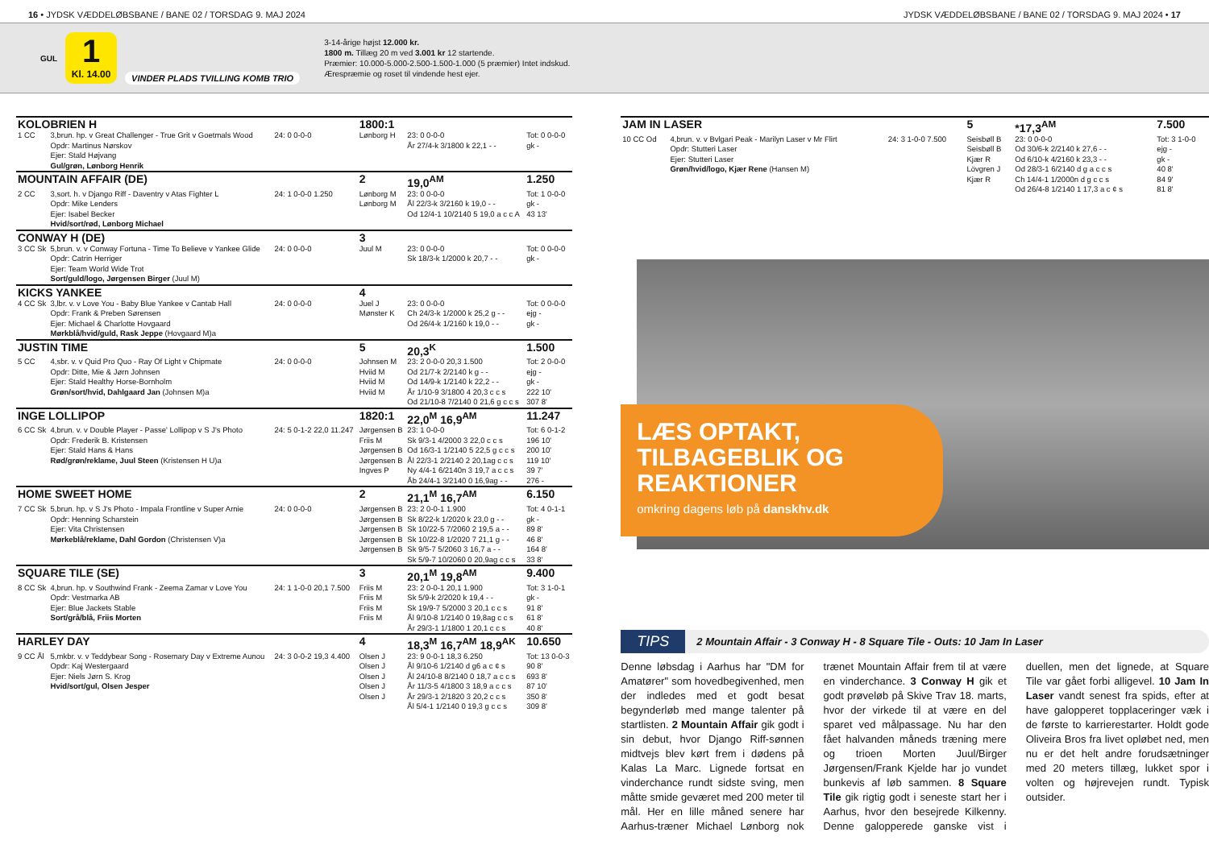16 • JYDSK VÆDDELØBSBANE / BANE 02 / TORSDAG 9. MAJ 2024 JYDSK VÆDDELØBSBANE / BANE 02 / TORSDAG 9. MAJ 2024 • 17
GUL
1
Kl. 14.00
VINDER PLADS TVILLING KOMB TRIO
3-14-årige højst 12.000 kr.
1800 m. Tillæg 20 m ved 3.001 kr 12 startende.
Præmier: 10.000-5.000-2.500-1.500-1.000 (5 præmier) Intet indskud.
Ærespræmie og roset til vindende hest ejer.
| KOLOBRIEN H | | | 1800:1 | | |
| 1 CC | 3,brun. hp. v Great Challenger - True Grit v Goetmals Wood Opdr: Martinus Nørskov Ejer: Stald Højvang Gul/grøn, Lønborg Henrik | 24: 0 0-0-0 | Lønborg H | 23: 0 0-0-0 År 27/4-k 3/1800 k 22,1 - - | Tot: 0 0-0-0 gk - |
| MOUNTAIN AFFAIR (DE) | | | 2 | 19,0<sup>AM</sup> | 1.250 |
| 2 CC | 3,sort. h. v Django Riff - Daventry v Atas Fighter L Opdr: Mike Lenders Ejer: Isabel Becker Hvid/sort/rød, Lønborg Michael | 24: 1 0-0-0 1.250 | Lønborg M Lønborg M | 23: 0 0-0-0 Ål 22/3-k 3/2160 k 19,0 - - Od 12/4-1 10/2140 5 19,0 a c c A | Tot: 1 0-0-0 gk - 43 13' |
| CONWAY H (DE) | | | 3 | | |
| 3 CC Sk | 5,brun. v. v Conway Fortuna - Time To Believe v Yankee Glide Opdr: Catrin Herriger Ejer: Team World Wide Trot Sort/guld/logo, Jørgensen Birger (Juul M) | 24: 0 0-0-0 | Juul M | 23: 0 0-0-0 Sk 18/3-k 1/2000 k 20,7 - - | Tot: 0 0-0-0 gk - |
| KICKS YANKEE | | | 4 | | |
| 4 CC Sk | 3,lbr. v. v Love You - Baby Blue Yankee v Cantab Hall Opdr: Frank & Preben Sørensen Ejer: Michael & Charlotte Hovgaard Mørkblå/hvid/guld, Rask Jeppe (Hovgaard M)a | 24: 0 0-0-0 | Juel J Mønster K | 23: 0 0-0-0 Ch 24/3-k 1/2000 k 25,2 g - - Od 26/4-k 1/2160 k 19,0 - - | Tot: 0 0-0-0 ejg - gk - |
| JUSTIN TIME | | | 5 | 20,3<sup>K</sup> | 1.500 |
| 5 CC | 4,sbr. v. v Quid Pro Quo - Ray Of Light v Chipmate Opdr: Ditte, Mie & Jørn Johnsen Ejer: Stald Healthy Horse-Bornholm Grøn/sort/hvid, Dahlgaard Jan (Johnsen M)a | 24: 0 0-0-0 | Johnsen M Hviid M Hviid M Hviid M | 23: 2 0-0-0 20,3 1.500 Od 21/7-k 2/2140 k g - - Od 14/9-k 1/2140 k 22,2 - - År 1/10-9 3/1800 4 20,3 c c s Od 21/10-8 7/2140 0 21,6 g c c s | Tot: 2 0-0-0 ejg - gk - 222 10' 307 8' |
| INGE LOLLIPOP | | | 1820:1 | 22,0<sup>M</sup> 16,9<sup>AM</sup> | 11.247 |
| 6 CC Sk | 4,brun. v. v Double Player - Passe' Lollipop v S J's Photo Opdr: Frederik B. Kristensen Ejer: Stald Hans & Hans Rød/grøn/reklame, Juul Steen (Kristensen H U)a | 24: 5 0-1-2 22,0 11.247 | Jørgensen B Friis M Jørgensen B Jørgensen B Ingves P | 23: 1 0-0-0 Sk 9/3-1 4/2000 3 22,0 c c s Od 16/3-1 1/2140 5 22,5 g c c s Ål 22/3-1 2/2140 2 20,1ag c c s Ny 4/4-1 6/2140n 3 19,7 a c c s Åb 24/4-1 3/2140 0 16,9ag - - | Tot: 6 0-1-2 196 10' 200 10' 119 10' 39 7' 276 - |
| HOME SWEET HOME | | | 2 | 21,1<sup>M</sup> 16,7<sup>AM</sup> | 6.150 |
| 7 CC Sk | 5,brun. hp. v S J's Photo - Impala Frontline v Super Arnie Opdr: Henning Scharstein Ejer: Vita Christensen Mørkeblå/reklame, Dahl Gordon (Christensen V)a | 24: 0 0-0-0 | Jørgensen B Jørgensen B Jørgensen B Jørgensen B Jørgensen B | 23: 2 0-0-1 1.900 Sk 8/22-k 1/2020 k 23,0 g - - Sk 10/22-5 7/2060 2 19,5 a - - Sk 10/22-8 1/2020 7 21,1 g - - Sk 9/5-7 5/2060 3 16,7 a - - Sk 5/9-7 10/2060 0 20,9ag c c s | Tot: 4 0-1-1 gk - 89 8' 46 8' 164 8' 33 8' |
| SQUARE TILE (SE) | | | 3 | 20,1<sup>M</sup> 19,8<sup>AM</sup> | 9.400 |
| 8 CC Sk | 4,brun. hp. v Southwind Frank - Zeema Zamar v Love You Opdr: Vestmarka AB Ejer: Blue Jackets Stable Sort/grå/blå, Friis Morten | 24: 1 1-0-0 20,1 7.500 | Friis M Friis M Friis M Friis M | 23: 2 0-0-1 20,1 1.900 Sk 5/9-k 2/2020 k 19,4 - - Sk 19/9-7 5/2000 3 20,1 c c s Ål 9/10-8 1/2140 0 19,8ag c c s År 29/3-1 1/1800 1 20,1 c c s | Tot: 3 1-0-1 gk - 91 8' 61 8' 40 8' |
| HARLEY DAY | | | 4 | 18,3<sup>M</sup> 16,7<sup>AM</sup> 18,9<sup>AK</sup> | 10.650 |
| 9 CC Ål | 5,mkbr. v. v Teddybear Song - Rosemary Day v Extreme Aunou Opdr: Kaj Westergaard Ejer: Niels Jørn S. Krog Hvid/sort/gul, Olsen Jesper | 24: 3 0-0-2 19,3 4.400 | Olsen J Olsen J Olsen J Olsen J Olsen J | 23: 9 0-0-1 18,3 6.250 Ål 9/10-6 1/2140 d g6 a c ¢ s Ål 24/10-8 8/2140 0 18,7 a c c s År 11/3-5 4/1800 3 18,9 a c c s År 29/3-1 2/1820 3 20,2 c c s Ål 5/4-1 1/2140 0 19,3 g c c s | Tot: 13 0-0-3 90 8' 693 8' 87 10' 350 8' 309 8' |
| JAM IN LASER | | | 5 | *17,3<sup>AM</sup> | 7.500 |
| 10 CC Od | 4,brun. v. v Bvlgari Peak - Marilyn Laser v Mr Flirt Opdr: Stutteri Laser Ejer: Stutteri Laser Grøn/hvid/logo, Kjær Rene (Hansen M) | 24: 3 1-0-0 7.500 | Seisbøll B Seisbøll B Kjær R Lövgren J Kjær R | 23: 0 0-0-0 Od 30/6-k 2/2140 k 27,6 - - Od 6/10-k 4/2160 k 23,3 - - Od 28/3-1 6/2140 d g a c c s Ch 14/4-1 1/2000n d g c c s Od 26/4-8 1/2140 1 17,3 a c ¢ s | Tot: 3 1-0-0 ejg - gk - 40 8' 84 9' 81 8' |
LÆS OPTAKT, TILBAGEBLIK OG REAKTIONER
omkring dagens løb på danskhv.dk
TIPS 2 Mountain Affair - 3 Conway H - 8 Square Tile - Outs: 10 Jam In Laser
Denne løbsdag i Aarhus har "DM for Amatører" som hovedbegivenhed, men der indledes med et godt besat begynderløb med mange talenter på startlisten. 2 Mountain Affair gik godt i sin debut, hvor Django Riff-sønnen midtvejs blev kørt frem i dødens på Kalas La Marc. Lignede fortsat en vinderchance rundt sidste sving, men måtte smide geværet med 200 meter til mål. Her en lille måned senere har Aarhus-træner Michael Lønborg nok trænet Mountain Affair frem til at være en vinderchance. 3 Conway H gik et godt prøveløb på Skive Trav 18. marts, hvor der virkede til at være en del sparet ved målpassage. Nu har den fået halvanden måneds træning mere og trioen Morten Juul/Birger Jørgensen/Frank Kjelde har jo vundet bunkevis af løb sammen. 8 Square Tile gik rigtig godt i seneste start her i Aarhus, hvor den besejrede Kilkenny. Denne galopperede ganske vist i duellen, men det lignede, at Square Tile var gået forbi alligevel. 10 Jam In Laser vandt senest fra spids, efter at have galopperet topplaceringer væk i de første to karrierestarter. Holdt gode Oliveira Bros fra livet opløbet ned, men nu er det helt andre forudsætninger med 20 meters tillæg, lukket spor i volten og højrevejen rundt. Typisk outsider.